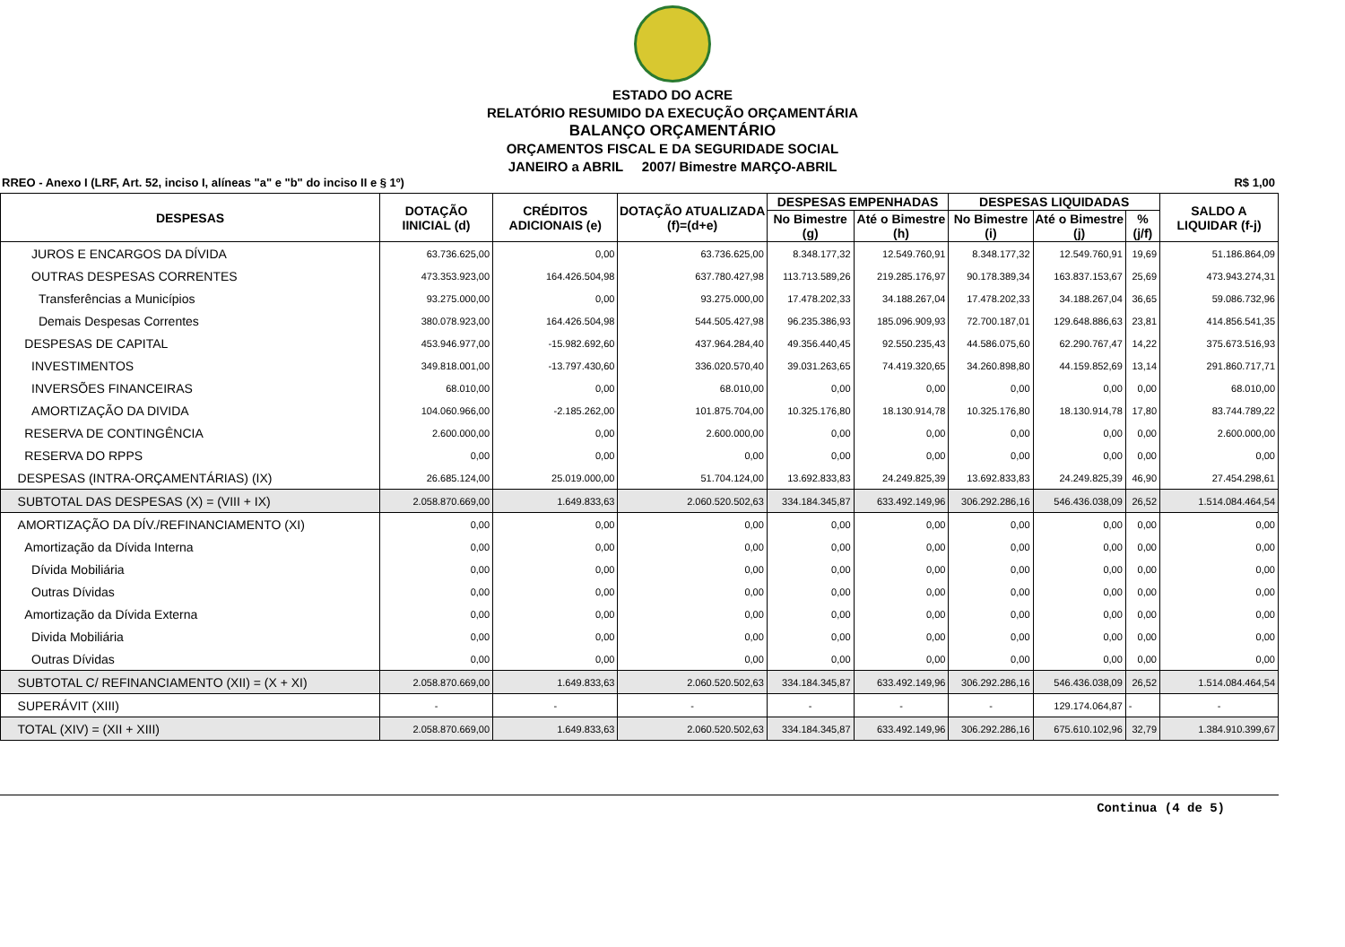ESTADO DO ACRE
RELATÓRIO RESUMIDO DA EXECUÇÃO ORÇAMENTÁRIA
BALANÇO ORÇAMENTÁRIO
ORÇAMENTOS FISCAL E DA SEGURIDADE SOCIAL
JANEIRO a ABRIL 2007/ Bimestre MARÇO-ABRIL
RREO - Anexo I (LRF, Art. 52, inciso I, alíneas "a" e "b" do inciso II e § 1º) R$ 1,00
| DESPESAS | DOTAÇÃO IINICIAL (d) | CRÉDITOS ADICIONAIS (e) | DOTAÇÃO ATUALIZADA (f)=(d+e) | DESPESAS EMPENHADAS | | DESPESAS LIQUIDADAS | | | SALDO A LIQUIDAR (f-j) |
| --- | --- | --- | --- | --- | --- | --- | --- | --- | --- |
| | | | | No Bimestre (g) | Até o Bimestre (h) | No Bimestre (i) | Até o Bimestre (j) | % (j/f) | |
| JUROS E ENCARGOS DA DÍVIDA | 63.736.625,00 | 0,00 | 63.736.625,00 | 8.348.177,32 | 12.549.760,91 | 8.348.177,32 | 12.549.760,91 | 19,69 | 51.186.864,09 |
| OUTRAS DESPESAS CORRENTES | 473.353.923,00 | 164.426.504,98 | 637.780.427,98 | 113.713.589,26 | 219.285.176,97 | 90.178.389,34 | 163.837.153,67 | 25,69 | 473.943.274,31 |
| Transferências a Municípios | 93.275.000,00 | 0,00 | 93.275.000,00 | 17.478.202,33 | 34.188.267,04 | 17.478.202,33 | 34.188.267,04 | 36,65 | 59.086.732,96 |
| Demais Despesas Correntes | 380.078.923,00 | 164.426.504,98 | 544.505.427,98 | 96.235.386,93 | 185.096.909,93 | 72.700.187,01 | 129.648.886,63 | 23,81 | 414.856.541,35 |
| DESPESAS DE CAPITAL | 453.946.977,00 | -15.982.692,60 | 437.964.284,40 | 49.356.440,45 | 92.550.235,43 | 44.586.075,60 | 62.290.767,47 | 14,22 | 375.673.516,93 |
| INVESTIMENTOS | 349.818.001,00 | -13.797.430,60 | 336.020.570,40 | 39.031.263,65 | 74.419.320,65 | 34.260.898,80 | 44.159.852,69 | 13,14 | 291.860.717,71 |
| INVERSÕES FINANCEIRAS | 68.010,00 | 0,00 | 68.010,00 | 0,00 | 0,00 | 0,00 | 0,00 | 0,00 | 68.010,00 |
| AMORTIZAÇÃO DA DIVIDA | 104.060.966,00 | -2.185.262,00 | 101.875.704,00 | 10.325.176,80 | 18.130.914,78 | 10.325.176,80 | 18.130.914,78 | 17,80 | 83.744.789,22 |
| RESERVA DE CONTINGÊNCIA | 2.600.000,00 | 0,00 | 2.600.000,00 | 0,00 | 0,00 | 0,00 | 0,00 | 0,00 | 2.600.000,00 |
| RESERVA DO RPPS | 0,00 | 0,00 | 0,00 | 0,00 | 0,00 | 0,00 | 0,00 | 0,00 | 0,00 |
| DESPESAS (INTRA-ORÇAMENTÁRIAS) (IX) | 26.685.124,00 | 25.019.000,00 | 51.704.124,00 | 13.692.833,83 | 24.249.825,39 | 13.692.833,83 | 24.249.825,39 | 46,90 | 27.454.298,61 |
| SUBTOTAL DAS DESPESAS (X) = (VIII + IX) | 2.058.870.669,00 | 1.649.833,63 | 2.060.520.502,63 | 334.184.345,87 | 633.492.149,96 | 306.292.286,16 | 546.436.038,09 | 26,52 | 1.514.084.464,54 |
| AMORTIZAÇÃO DA DÍV./REFINANCIAMENTO (XI) | 0,00 | 0,00 | 0,00 | 0,00 | 0,00 | 0,00 | 0,00 | 0,00 | 0,00 |
| Amortização da Dívida Interna | 0,00 | 0,00 | 0,00 | 0,00 | 0,00 | 0,00 | 0,00 | 0,00 | 0,00 |
| Dívida Mobiliária | 0,00 | 0,00 | 0,00 | 0,00 | 0,00 | 0,00 | 0,00 | 0,00 | 0,00 |
| Outras Dívidas | 0,00 | 0,00 | 0,00 | 0,00 | 0,00 | 0,00 | 0,00 | 0,00 | 0,00 |
| Amortização da Dívida Externa | 0,00 | 0,00 | 0,00 | 0,00 | 0,00 | 0,00 | 0,00 | 0,00 | 0,00 |
| Divida Mobiliária | 0,00 | 0,00 | 0,00 | 0,00 | 0,00 | 0,00 | 0,00 | 0,00 | 0,00 |
| Outras Dívidas | 0,00 | 0,00 | 0,00 | 0,00 | 0,00 | 0,00 | 0,00 | 0,00 | 0,00 |
| SUBTOTAL C/ REFINANCIAMENTO (XII) = (X + XI) | 2.058.870.669,00 | 1.649.833,63 | 2.060.520.502,63 | 334.184.345,87 | 633.492.149,96 | 306.292.286,16 | 546.436.038,09 | 26,52 | 1.514.084.464,54 |
| SUPERÁVIT (XIII) | - | - | - | - | - | - | 129.174.064,87 | - | - |
| TOTAL (XIV) = (XII + XIII) | 2.058.870.669,00 | 1.649.833,63 | 2.060.520.502,63 | 334.184.345,87 | 633.492.149,96 | 306.292.286,16 | 675.610.102,96 | 32,79 | 1.384.910.399,67 |
Continua (4 de 5)